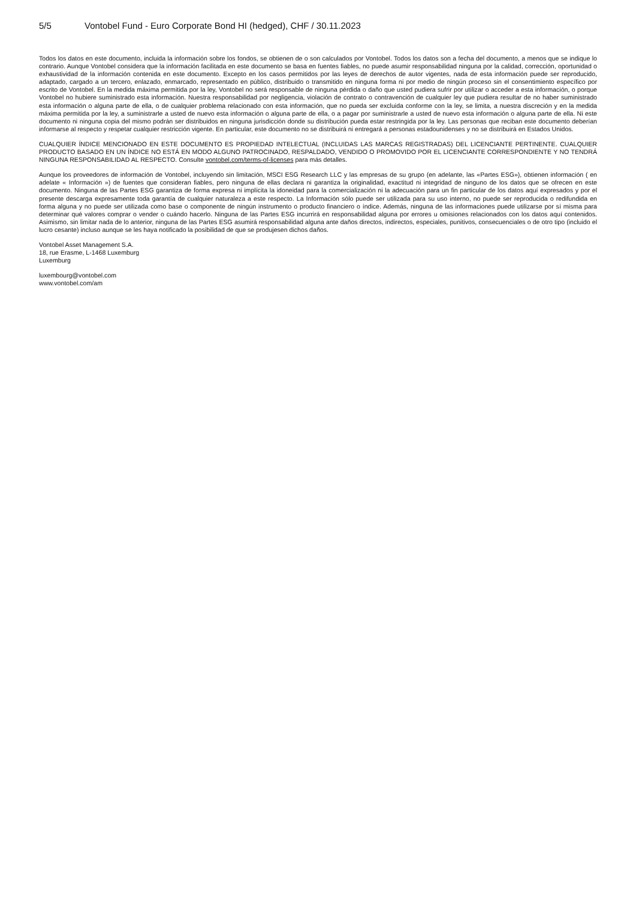5/5 Vontobel Fund - Euro Corporate Bond HI (hedged), CHF / 30.11.2023
Todos los datos en este documento, incluida la información sobre los fondos, se obtienen de o son calculados por Vontobel. Todos los datos son a fecha del documento, a menos que se indique lo contrario. Aunque Vontobel considera que la información facilitada en este documento se basa en fuentes fiables, no puede asumir responsabilidad ninguna por la calidad, corrección, oportunidad o exhaustividad de la información contenida en este documento. Excepto en los casos permitidos por las leyes de derechos de autor vigentes, nada de esta información puede ser reproducido, adaptado, cargado a un tercero, enlazado, enmarcado, representado en público, distribuido o transmitido en ninguna forma ni por medio de ningún proceso sin el consentimiento específico por escrito de Vontobel. En la medida máxima permitida por la ley, Vontobel no será responsable de ninguna pérdida o daño que usted pudiera sufrir por utilizar o acceder a esta información, o porque Vontobel no hubiere suministrado esta información. Nuestra responsabilidad por negligencia, violación de contrato o contravención de cualquier ley que pudiera resultar de no haber suministrado esta información o alguna parte de ella, o de cualquier problema relacionado con esta información, que no pueda ser excluida conforme con la ley, se limita, a nuestra discreción y en la medida máxima permitida por la ley, a suministrarle a usted de nuevo esta información o alguna parte de ella, o a pagar por suministrarle a usted de nuevo esta información o alguna parte de ella. Ni este documento ni ninguna copia del mismo podrán ser distribuidos en ninguna jurisdicción donde su distribución pueda estar restringida por la ley. Las personas que reciban este documento deberían informarse al respecto y respetar cualquier restricción vigente. En particular, este documento no se distribuirá ni entregará a personas estadounidenses y no se distribuirá en Estados Unidos.
CUALQUIER ÍNDICE MENCIONADO EN ESTE DOCUMENTO ES PROPIEDAD INTELECTUAL (INCLUIDAS LAS MARCAS REGISTRADAS) DEL LICENCIANTE PERTINENTE. CUALQUIER PRODUCTO BASADO EN UN ÍNDICE NO ESTÁ EN MODO ALGUNO PATROCINADO, RESPALDADO, VENDIDO O PROMOVIDO POR EL LICENCIANTE CORRESPONDIENTE Y NO TENDRÁ NINGUNA RESPONSABILIDAD AL RESPECTO. Consulte vontobel.com/terms-of-licenses para más detalles.
Aunque los proveedores de información de Vontobel, incluyendo sin limitación, MSCI ESG Research LLC y las empresas de su grupo (en adelante, las «Partes ESG»), obtienen información ( en adelate « Información ») de fuentes que consideran fiables, pero ninguna de ellas declara ni garantiza la originalidad, exactitud ni integridad de ninguno de los datos que se ofrecen en este documento. Ninguna de las Partes ESG garantiza de forma expresa ni implícita la idoneidad para la comercialización ni la adecuación para un fin particular de los datos aquí expresados y por el presente descarga expresamente toda garantía de cualquier naturaleza a este respecto. La Información sólo puede ser utilizada para su uso interno, no puede ser reproducida o redifundida en forma alguna y no puede ser utilizada como base o componente de ningún instrumento o producto financiero o índice. Además, ninguna de las informaciones puede utilizarse por sí misma para determinar qué valores comprar o vender o cuándo hacerlo. Ninguna de las Partes ESG incurrirá en responsabilidad alguna por errores u omisiones relacionados con los datos aquí contenidos. Asimismo, sin limitar nada de lo anterior, ninguna de las Partes ESG asumirá responsabilidad alguna ante daños directos, indirectos, especiales, punitivos, consecuenciales o de otro tipo (incluido el lucro cesante) incluso aunque se les haya notificado la posibilidad de que se produjesen dichos daños.
Vontobel Asset Management S.A.
18, rue Erasme, L-1468 Luxemburg
Luxemburg
luxembourg@vontobel.com
www.vontobel.com/am